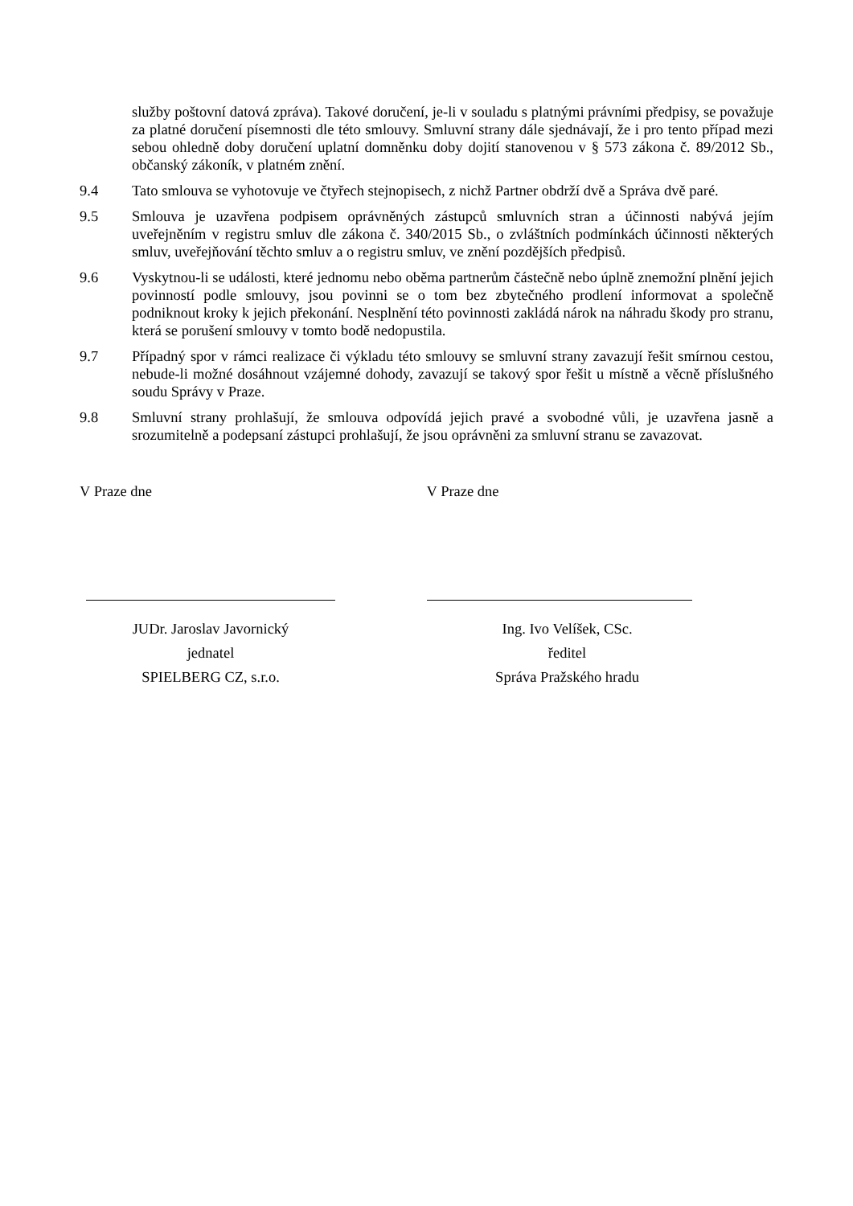služby poštovní datová zpráva). Takové doručení, je-li v souladu s platnými právními předpisy, se považuje za platné doručení písemnosti dle této smlouvy. Smluvní strany dále sjednávají, že i pro tento případ mezi sebou ohledně doby doručení uplatní domněnku doby dojití stanovenou v § 573 zákona č. 89/2012 Sb., občanský zákoník, v platném znění.
9.4 Tato smlouva se vyhotovuje ve čtyřech stejnopisech, z nichž Partner obdrží dvě a Správa dvě paré.
9.5 Smlouva je uzavřena podpisem oprávněných zástupců smluvních stran a účinnosti nabývá jejím uveřejněním v registru smluv dle zákona č. 340/2015 Sb., o zvláštních podmínkách účinnosti některých smluv, uveřejňování těchto smluv a o registru smluv, ve znění pozdějších předpisů.
9.6 Vyskytnou-li se události, které jednomu nebo oběma partnerům částečně nebo úplně znemožní plnění jejich povinností podle smlouvy, jsou povinni se o tom bez zbytečného prodlení informovat a společně podniknout kroky k jejich překonání. Nesplnění této povinnosti zakládá nárok na náhradu škody pro stranu, která se porušení smlouvy v tomto bodě nedopustila.
9.7 Případný spor v rámci realizace či výkladu této smlouvy se smluvní strany zavazují řešit smírnou cestou, nebude-li možné dosáhnout vzájemné dohody, zavazují se takový spor řešit u místně a věcně příslušného soudu Správy v Praze.
9.8 Smluvní strany prohlašují, že smlouva odpovídá jejich pravé a svobodné vůli, je uzavřena jasně a srozumitelně a podepsaní zástupci prohlašují, že jsou oprávněni za smluvní stranu se zavazovat.
V Praze dne
JUDr. Jaroslav Javornický
jednatel
SPIELBERG CZ, s.r.o.
V Praze dne
Ing. Ivo Velíšek, CSc.
ředitel
Správa Pražského hradu